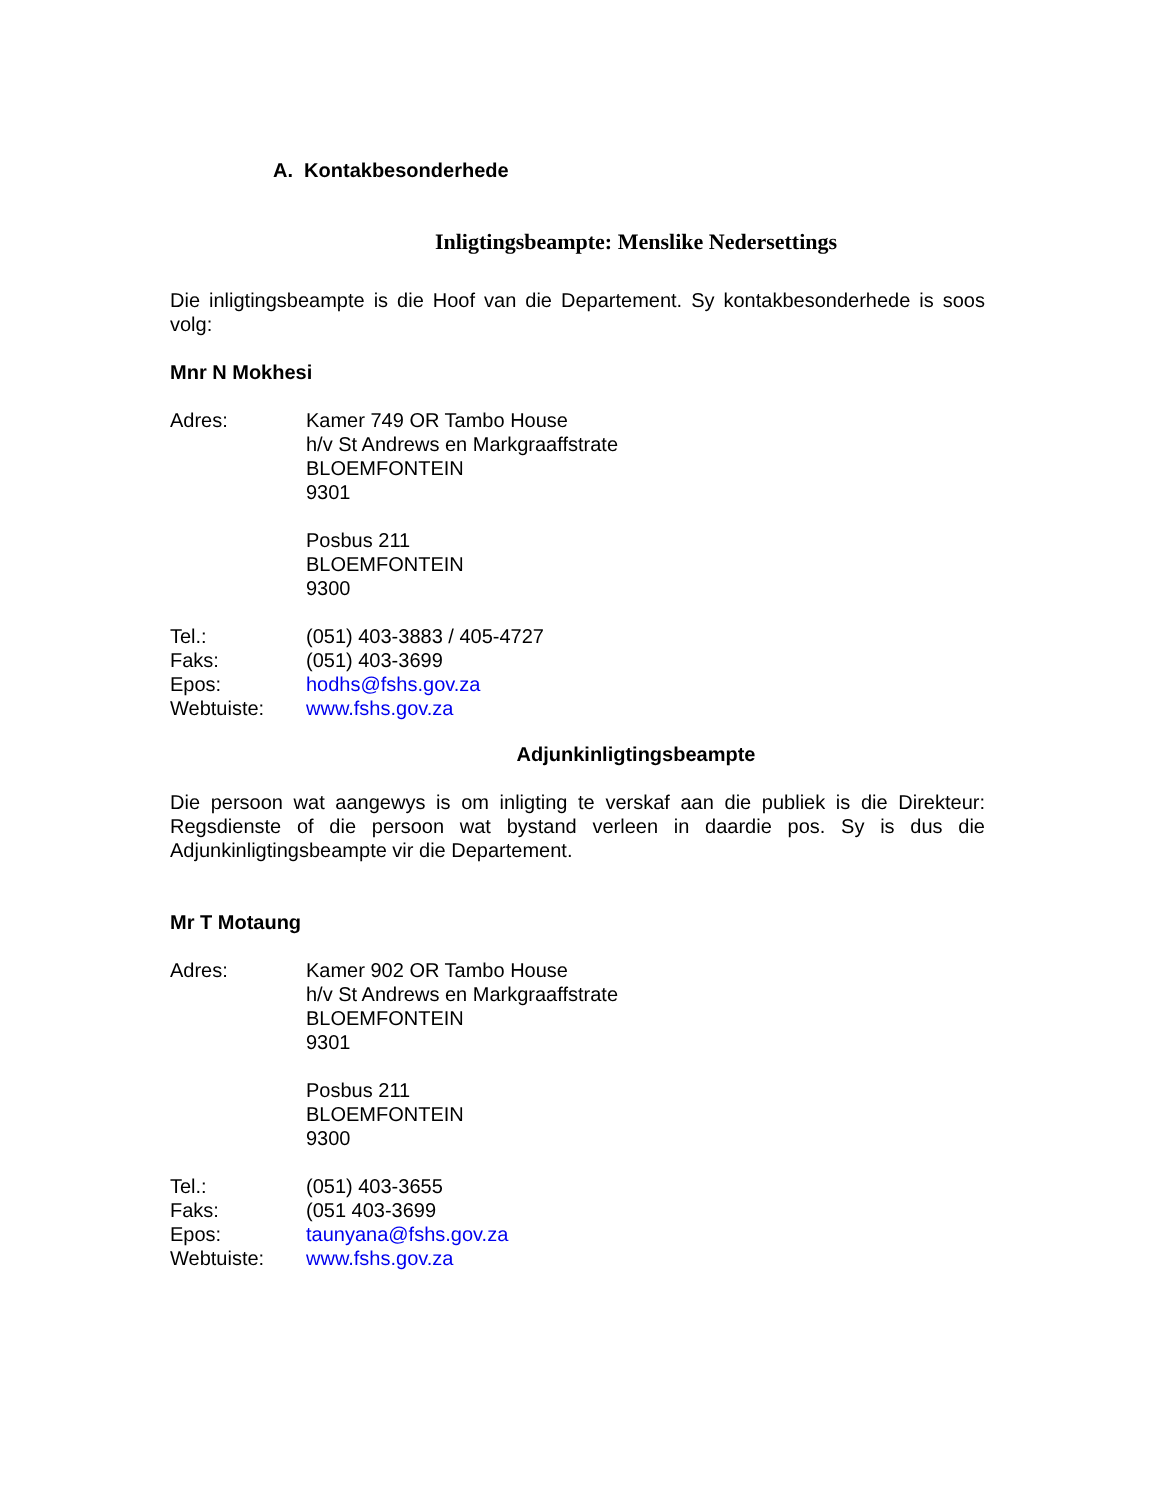A. Kontakbesonderhede
Inligtingsbeampte: Menslike Nedersettings
Die inligtingsbeampte is die Hoof van die Departement. Sy kontakbesonderhede is soos volg:
Mnr N Mokhesi
Adres: Kamer 749 OR Tambo House
h/v St Andrews en Markgraaffstrate
BLOEMFONTEIN
9301
Posbus 211
BLOEMFONTEIN
9300
Tel.: (051) 403-3883 / 405-4727
Faks: (051) 403-3699
Epos: hodhs@fshs.gov.za
Webtuiste: www.fshs.gov.za
Adjunkinligtingsbeampte
Die persoon wat aangewys is om inligting te verskaf aan die publiek is die Direkteur: Regsdienste of die persoon wat bystand verleen in daardie pos. Sy is dus die Adjunkinligtingsbeampte vir die Departement.
Mr T Motaung
Adres: Kamer 902 OR Tambo House
h/v St Andrews en Markgraaffstrate
BLOEMFONTEIN
9301
Posbus 211
BLOEMFONTEIN
9300
Tel.: (051) 403-3655
Faks: (051 403-3699
Epos: taunyana@fshs.gov.za
Webtuiste: www.fshs.gov.za